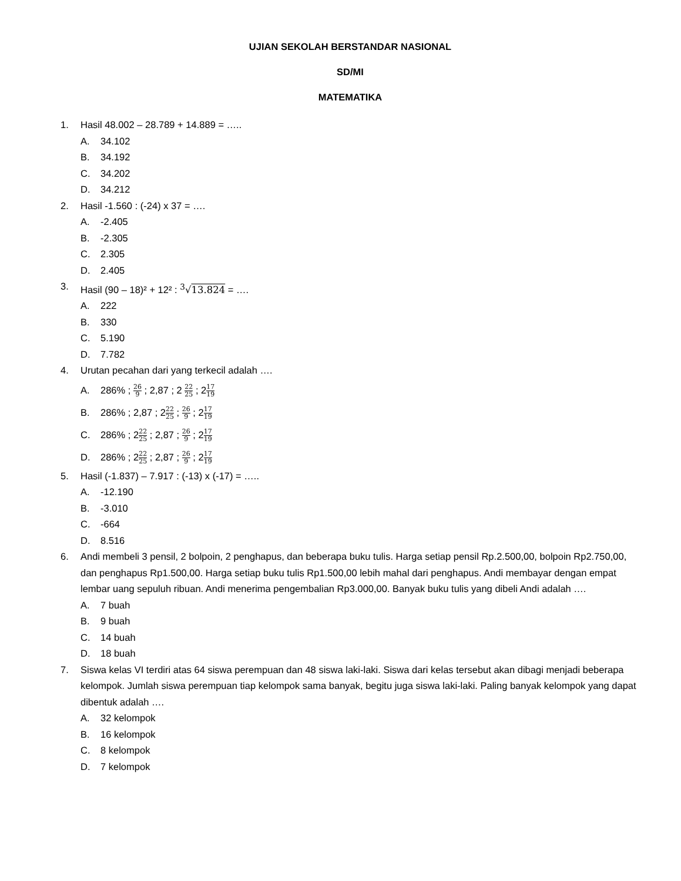UJIAN SEKOLAH BERSTANDAR NASIONAL
SD/MI
MATEMATIKA
1. Hasil 48.002 – 28.789 + 14.889 = …..
A. 34.102
B. 34.192
C. 34.202
D. 34.212
2. Hasil -1.560 : (-24) x 37 = ….
A. -2.405
B. -2.305
C. 2.305
D. 2.405
3. Hasil (90 – 18)² + 12² : <sup>3</sup>√13.824 = ….
A. 222
B. 330
C. 5.190
D. 7.782
4. Urutan pecahan dari yang terkecil adalah ….
A. 286% ; 26 9 ; 2,87 ; 2 22 25 ; 217 19
B. 286% ; 2,87 ; 222 25 ; 26 9 ; 217 19
C. 286% ; 222 25 ; 2,87 ; 26 9 ; 217 19
D. 286% ; 222 25 ; 2,87 ; 26 9 ; 217 19
5. Hasil (-1.837) – 7.917 : (-13) x (-17) = …..
A. -12.190
B. -3.010
C. -664
D. 8.516
6. Andi membeli 3 pensil, 2 bolpoin, 2 penghapus, dan beberapa buku tulis. Harga setiap pensil Rp.2.500,00, bolpoin Rp2.750,00, dan penghapus Rp1.500,00. Harga setiap buku tulis Rp1.500,00 lebih mahal dari penghapus. Andi membayar dengan empat lembar uang sepuluh ribuan. Andi menerima pengembalian Rp3.000,00. Banyak buku tulis yang dibeli Andi adalah ….
A. 7 buah
B. 9 buah
C. 14 buah
D. 18 buah
7. Siswa kelas VI terdiri atas 64 siswa perempuan dan 48 siswa laki-laki. Siswa dari kelas tersebut akan dibagi menjadi beberapa kelompok. Jumlah siswa perempuan tiap kelompok sama banyak, begitu juga siswa laki-laki. Paling banyak kelompok yang dapat dibentuk adalah ….
A. 32 kelompok
B. 16 kelompok
C. 8 kelompok
D. 7 kelompok